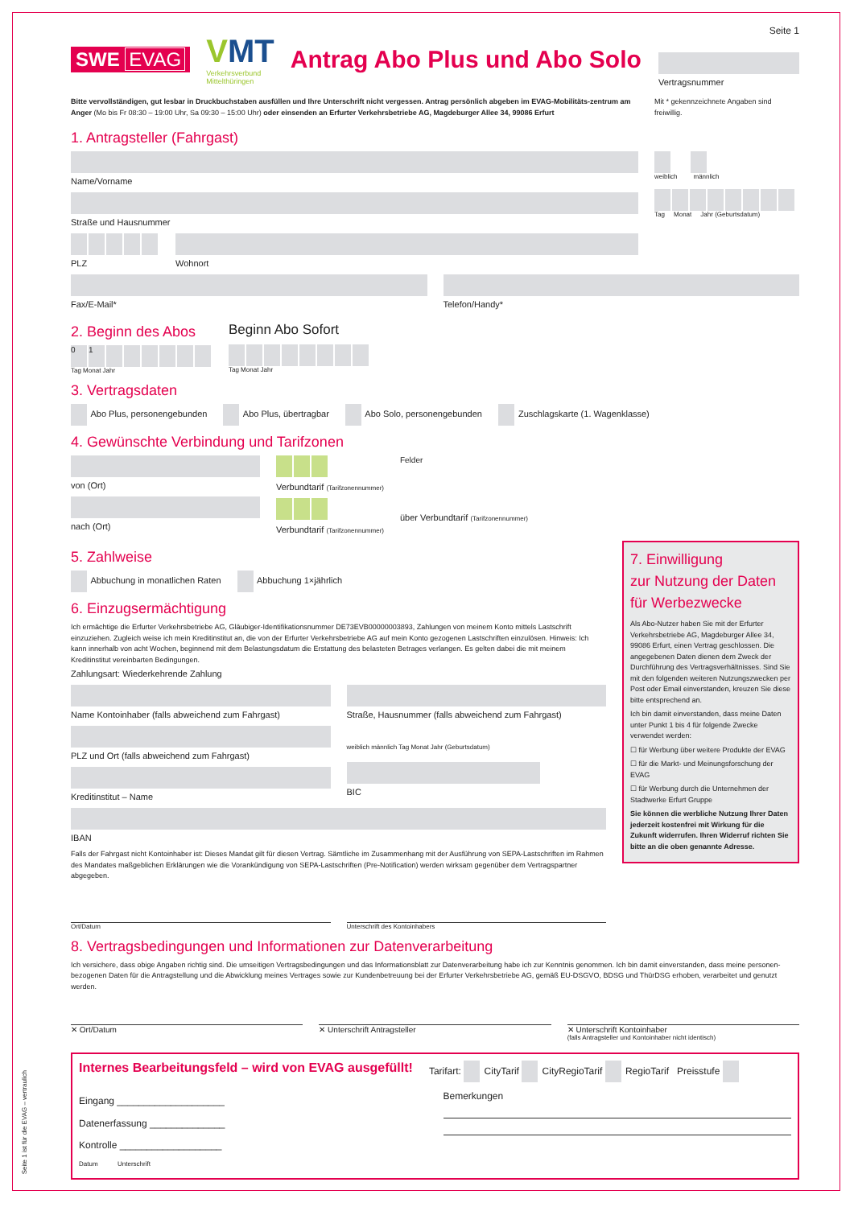SWE EVAG
VMT
Verkehrsverbund
Mittelthüringen
Antrag Abo Plus und Abo Solo
Seite 1
Vertragsnummer
Bitte vervollständigen, gut lesbar in Druckbuchstaben ausfüllen und Ihre Unterschrift nicht vergessen. Antrag persönlich abgeben im EVAG-Mobilitäts-zentrum am Anger (Mo bis Fr 08:30 – 19:00 Uhr, Sa 09:30 – 15:00 Uhr) oder einsenden an Erfurter Verkehrsbetriebe AG, Magdeburger Allee 34, 99086 Erfurt
Mit * gekennzeichnete Angaben sind freiwillig.
1. Antragsteller (Fahrgast)
Name/Vorname
Straße und Hausnummer
PLZ Wohnort
weiblich männlich
Tag Monat Jahr (Geburtsdatum)
Fax/E-Mail* Telefon/Handy*
2. Beginn des Abos
01
Tag Monat Jahr
Beginn Abo Sofort
Tag Monat Jahr
3. Vertragsdaten
Abo Plus, personengebunden Abo Plus, übertragbar Abo Solo, personengebunden Zuschlagskarte (1. Wagenklasse)
4. Gewünschte Verbindung und Tarifzonen
von (Ort)
nach (Ort)
Verbundtarif (Tarifzonennummer)
Verbundtarif (Tarifzonennummer)
Felder
über Verbundtarif (Tarifzonennummer)
5. Zahlweise
Abbuchung in monatlichen Raten Abbuchung 1×jährlich
6. Einzugsermächtigung
Ich ermächtige die Erfurter Verkehrsbetriebe AG, Gläubiger-Identifikationsnummer DE73EVB00000003893, Zahlungen von meinem Konto mittels Lastschrift einzuziehen. Zugleich weise ich mein Kreditinstitut an, die von der Erfurter Verkehrsbetriebe AG auf mein Konto gezogenen Lastschriften einzulösen. Hinweis: Ich kann innerhalb von acht Wochen, beginnend mit dem Belastungsdatum die Erstattung des belasteten Betrages verlangen. Es gelten dabei die mit meinem Kreditinstitut vereinbarten Bedingungen.
Zahlungsart: Wiederkehrende Zahlung
Name Kontoinhaber (falls abweichend zum Fahrgast)
PLZ und Ort (falls abweichend zum Fahrgast)
Kreditinstitut – Name
Straße, Hausnummer (falls abweichend zum Fahrgast)
weiblich männlich Tag Monat Jahr (Geburtsdatum)
BIC
IBAN
Falls der Fahrgast nicht Kontoinhaber ist: Dieses Mandat gilt für diesen Vertrag. Sämtliche im Zusammenhang mit der Ausführung von SEPA-Lastschriften im Rahmen des Mandates maßgeblichen Erklärungen wie die Vorankündigung von SEPA-Lastschriften (Pre-Notification) werden wirksam gegenüber dem Vertragspartner abgegeben.
Ort/Datum Unterschrift des Kontoinhabers
7. Einwilligung
zur Nutzung der Daten
für Werbezwecke
Als Abo-Nutzer haben Sie mit der Erfurter Verkehrsbetriebe AG, Magdeburger Allee 34, 99086 Erfurt, einen Vertrag geschlossen. Die angegebenen Daten dienen dem Zweck der Durchführung des Vertragsverhältnisses. Sind Sie mit den folgenden weiteren Nutzungszwecken per Post oder Email einverstanden, kreuzen Sie diese bitte entsprechend an.
Ich bin damit einverstanden, dass meine Daten unter Punkt 1 bis 4 für folgende Zwecke verwendet werden:
☐ für Werbung über weitere Produkte der EVAG
☐ für die Markt- und Meinungsforschung der EVAG
☐ für Werbung durch die Unternehmen der Stadtwerke Erfurt Gruppe
Sie können die werbliche Nutzung Ihrer Daten jederzeit kostenfrei mit Wirkung für die Zukunft widerrufen. Ihren Widerruf richten Sie bitte an die oben genannte Adresse.
8. Vertragsbedingungen und Informationen zur Datenverarbeitung
Ich versichere, dass obige Angaben richtig sind. Die umseitigen Vertragsbedingungen und das Informationsblatt zur Datenverarbeitung habe ich zur Kenntnis genommen. Ich bin damit einverstanden, dass meine personen-bezogenen Daten für die Antragstellung und die Abwicklung meines Vertrages sowie zur Kundenbetreuung bei der Erfurter Verkehrsbetriebe AG, gemäß EU-DSGVO, BDSG und ThürDSG erhoben, verarbeitet und genutzt werden.
✕ Ort/Datum ✕ Unterschrift Antragsteller ✕ Unterschrift Kontoinhaber
(falls Antragsteller und Kontoinhaber nicht identisch)
Internes Bearbeitungsfeld – wird von EVAG ausgefüllt! Tarifart: CityTarif CityRegioTarif RegioTarif Preisstufe
Eingang ____________________
Datenerfassung ______________
Kontrolle ___________________
Datum Unterschrift
Bemerkungen
Seite 1 ist für die EVAG – vertraulich